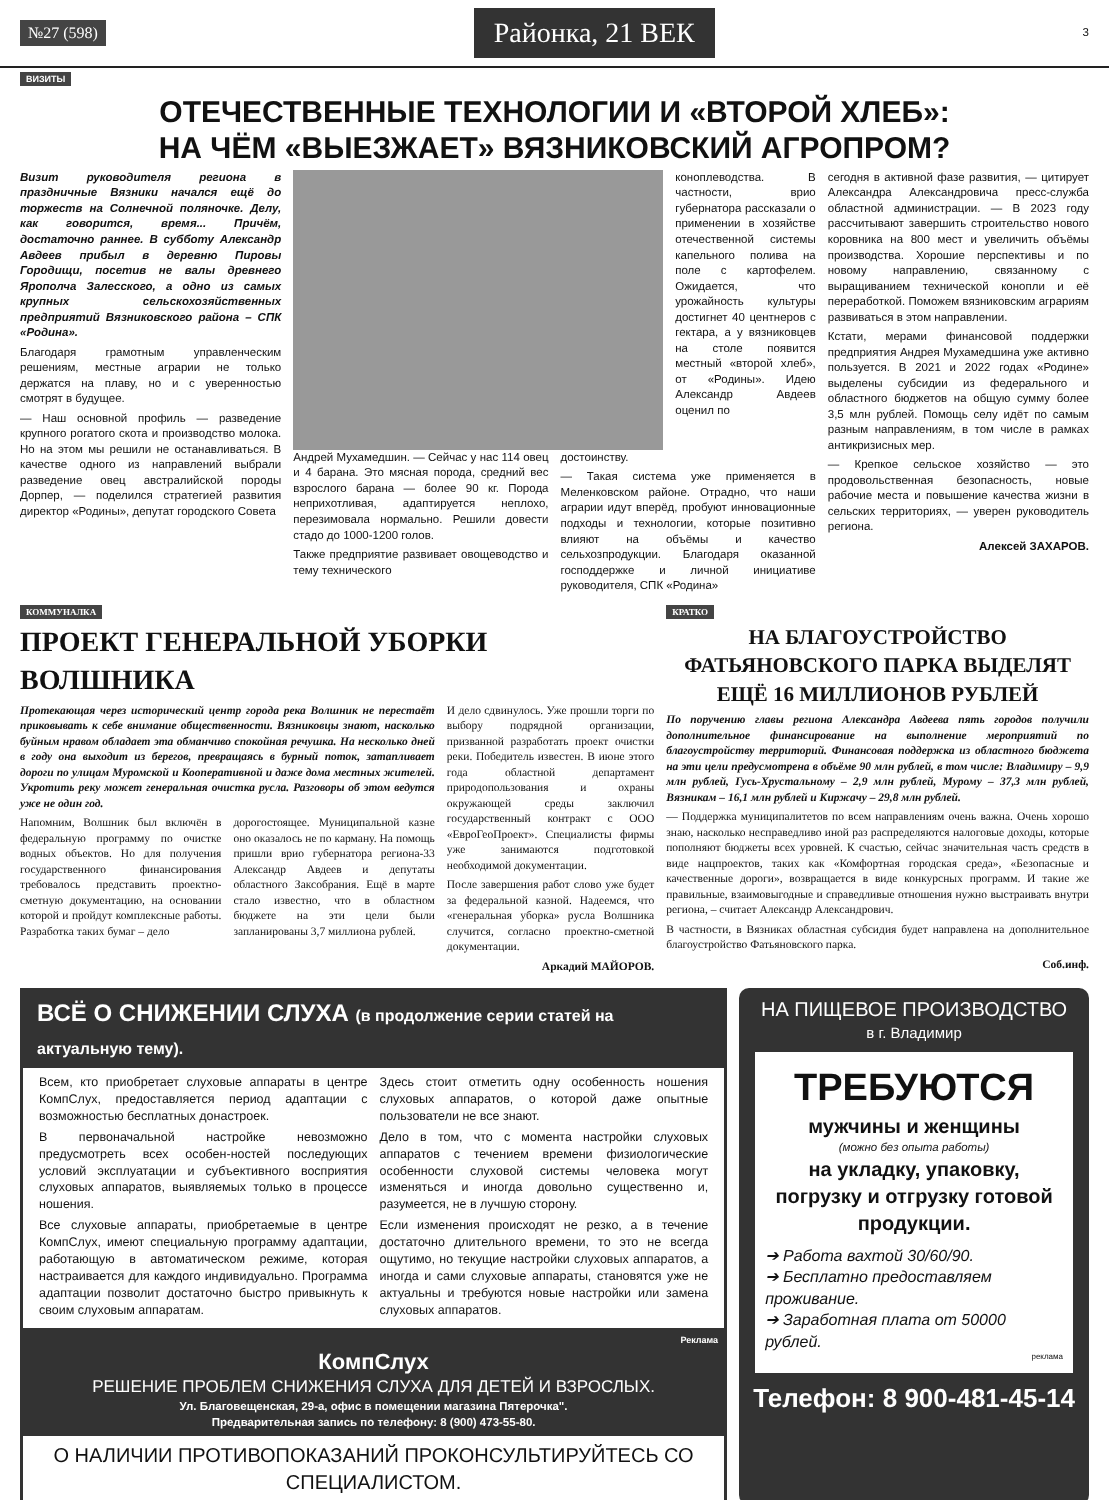№27 (598) Районка, 21 ВЕК 3
ВИЗИТЫ
ОТЕЧЕСТВЕННЫЕ ТЕХНОЛОГИИ И «ВТОРОЙ ХЛЕБ»:
НА ЧЁМ «ВЫЕЗЖАЕТ» ВЯЗНИКОВСКИЙ АГРОПРОМ?
Визит руководителя региона в праздничные Вязники начался ещё до торжеств на Солнечной поляночке. Делу, как говорится, время... Причём, достаточно раннее. В субботу Александр Авдеев прибыл в деревню Пировы Городищи, посетив не валы древнего Ярополча Залесского, а одно из самых крупных сельскохозяйственных предприятий Вязниковского района – СПК «Родина».
Благодаря грамотным управленческим решениям, местные аграрии не только держатся на плаву, но и с уверенностью смотрят в будущее.
— Наш основной профиль — разведение крупного рогатого скота и производство молока. Но на этом мы решили не останавливаться. В качестве одного из направлений выбрали разведение овец австралийской породы Дорпер, — поделился стратегией развития директор «Родины», депутат городского Совета
коноплеводства. В частности, врио губернатора рассказали о применении в хозяйстве отечественной системы капельного полива на поле с картофелем. Ожидается, что урожайность культуры достигнет 40 центнеров с гектара, а у вязниковцев на столе появится местный «второй хлеб», от «Родины». Идею Александр Авдеев оценил по
Андрей Мухамедшин. — Сейчас у нас 114 овец и 4 барана. Это мясная порода, средний вес взрослого барана — более 90 кг. Порода неприхотливая, адаптируется неплохо, перезимовала нормально. Решили довести стадо до 1000-1200 голов.
Также предприятие развивает овощеводство и тему технического
достоинству.
— Такая система уже применяется в Меленковском районе. Отрадно, что наши аграрии идут вперёд, пробуют инновационные подходы и технологии, которые позитивно влияют на объёмы и качество сельхозпродукции. Благодаря оказанной господдержке и личной инициативе руководителя, СПК «Родина»
сегодня в активной фазе развития, — цитирует Александра Александровича пресс-служба областной администрации. — В 2023 году рассчитывают завершить строительство нового коровника на 800 мест и увеличить объёмы производства. Хорошие перспективы и по новому направлению, связанному с выращиванием технической конопли и её переработкой. Поможем вязниковским аграриям развиваться в этом направлении.
Кстати, мерами финансовой поддержки предприятия Андрея Мухамедшина уже активно пользуется. В 2021 и 2022 годах «Родине» выделены субсидии из федерального и областного бюджетов на общую сумму более 3,5 млн рублей. Помощь селу идёт по самым разным направлениям, в том числе в рамках антикризисных мер.
— Крепкое сельское хозяйство — это продовольственная безопасность, новые рабочие места и повышение качества жизни в сельских территориях, — уверен руководитель региона.
Алексей ЗАХАРОВ.
КОММУНАЛКА
ПРОЕКТ ГЕНЕРАЛЬНОЙ УБОРКИ ВОЛШНИКА
Протекающая через исторический центр города река Волшник не перестаёт приковывать к себе внимание общественности. Вязниковцы знают, насколько буйным нравом обладает эта обманчиво спокойная речушка. На несколько дней в году она выходит из берегов, превращаясь в бурный поток, затапливает дороги по улицам Муромской и Кооперативной и даже дома местных жителей. Укротить реку может генеральная очистка русла. Разговоры об этом ведутся уже не один год.
Напомним, Волшник был включён в федеральную программу по очистке водных объектов. Но для получения государственного финансирования требовалось представить проектно-сметную документацию, на основании которой и пройдут комплексные работы. Разработка таких бумаг – дело
дорогостоящее. Муниципальной казне оно оказалось не по карману. На помощь пришли врио губернатора региона-33 Александр Авдеев и депутаты областного Заксобрания. Ещё в марте стало известно, что в областном бюджете на эти цели были запланированы 3,7 миллиона рублей.
И дело сдвинулось. Уже прошли торги по выбору подрядной организации, призванной разработать проект очистки реки. Победитель известен. В июне этого года областной департамент природопользования и охраны окружающей среды заключил государственный контракт с ООО «ЕвроГеоПроект». Специалисты фирмы уже занимаются подготовкой необходимой документации.
После завершения работ слово уже будет за федеральной казной. Надеемся, что «генеральная уборка» русла Волшника случится, согласно проектно-сметной документации.
Аркадий МАЙОРОВ.
КРАТКО
НА БЛАГОУСТРОЙСТВО ФАТЬЯНОВСКОГО ПАРКА ВЫДЕЛЯТ ЕЩЁ 16 МИЛЛИОНОВ РУБЛЕЙ
По поручению главы региона Александра Авдеева пять городов получили дополнительное финансирование на выполнение мероприятий по благоустройству территорий. Финансовая поддержка из областного бюджета на эти цели предусмотрена в объёме 90 млн рублей, в том числе: Владимиру – 9,9 млн рублей, Гусь-Хрустальному – 2,9 млн рублей, Мурому – 37,3 млн рублей, Вязникам – 16,1 млн рублей и Киржачу – 29,8 млн рублей.
— Поддержка муниципалитетов по всем направлениям очень важна. Очень хорошо знаю, насколько несправедливо иной раз распределяются налоговые доходы, которые пополняют бюджеты всех уровней. К счастью, сейчас значительная часть средств в виде нацпроектов, таких как «Комфортная городская среда», «Безопасные и качественные дороги», возвращается в виде конкурсных программ. И такие же правильные, взаимовыгодные и справедливые отношения нужно выстраивать внутри региона, – считает Александр Александрович.
В частности, в Вязниках областная субсидия будет направлена на дополнительное благоустройство Фатьяновского парка.
Соб.инф.
ВСЁ О СНИЖЕНИИ СЛУХА (в продолжение серии статей на актуальную тему).
Всем, кто приобретает слуховые аппараты в центре КомпСлух, предоставляется период адаптации с возможностью бесплатных донастроек.
В первоначальной настройке невозможно предусмотреть всех особен-ностей последующих условий эксплуатации и субъективного восприятия слуховых аппаратов, выявляемых только в процессе ношения.
Все слуховые аппараты, приобретаемые в центре КомпСлух, имеют специальную программу адаптации, работающую в автоматическом режиме, которая настраивается для каждого индивидуально. Программа адаптации позволит достаточно быстро привыкнуть к своим слуховым аппаратам.
Здесь стоит отметить одну особенность ношения слуховых аппаратов, о которой даже опытные пользователи не все знают.
Дело в том, что с момента настройки слуховых аппаратов с течением времени физиологические особенности слуховой системы человека могут изменяться и иногда довольно существенно и, разумеется, не в лучшую сторону.
Если изменения происходят не резко, а в течение достаточно длительного времени, то это не всегда ощутимо, но текущие настройки слуховых аппаратов, а иногда и сами слуховые аппараты, становятся уже не актуальны и требуются новые настройки или замена слуховых аппаратов.
Реклама
КомпСлух
РЕШЕНИЕ ПРОБЛЕМ СНИЖЕНИЯ СЛУХА ДЛЯ ДЕТЕЙ И ВЗРОСЛЫХ.
Ул. Благовещенская, 29-а, офис в помещении магазина Пятерочка".
Предварительная запись по телефону: 8 (900) 473-55-80.
О НАЛИЧИИ ПРОТИВОПОКАЗАНИЙ ПРОКОНСУЛЬТИРУЙТЕСЬ СО СПЕЦИАЛИСТОМ.
НА ПИЩЕВОЕ ПРОИЗВОДСТВО
в г. Владимир
ТРЕБУЮТСЯ
мужчины и женщины
(можно без опыта работы)
на укладку, упаковку, погрузку и отгрузку готовой продукции.
➔ Работа вахтой 30/60/90.
➔ Бесплатно предоставляем проживание.
➔ Заработная плата от 50000 рублей.
реклама
Телефон: 8 900-481-45-14